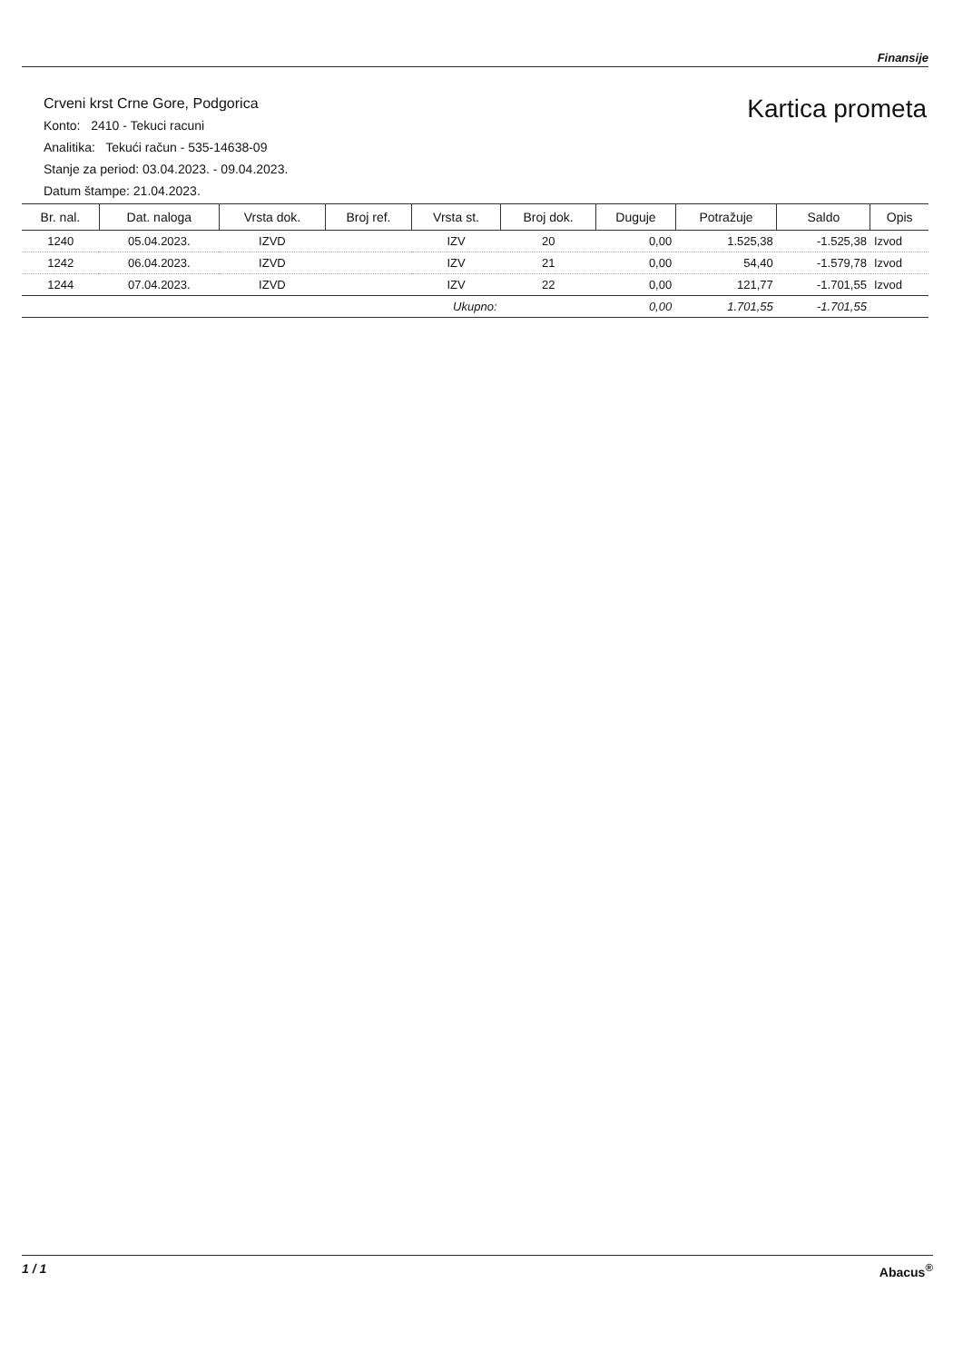Finansije
Crveni krst Crne Gore, Podgorica
Konto: 2410 - Tekuci racuni
Analitika: Tekući račun - 535-14638-09
Stanje za period: 03.04.2023. - 09.04.2023.
Datum štampe: 21.04.2023.
Kartica prometa
| Br. nal. | Dat. naloga | Vrsta dok. | Broj ref. | Vrsta st. | Broj dok. | Duguje | Potražuje | Saldo | Opis |
| --- | --- | --- | --- | --- | --- | --- | --- | --- | --- |
| 1240 | 05.04.2023. | IZVD | | IZV | 20 | 0,00 | 1.525,38 | -1.525,38 | Izvod |
| 1242 | 06.04.2023. | IZVD | | IZV | 21 | 0,00 | 54,40 | -1.579,78 | Izvod |
| 1244 | 07.04.2023. | IZVD | | IZV | 22 | 0,00 | 121,77 | -1.701,55 | Izvod |
| Ukupno: | | | | | | 0,00 | 1.701,55 | -1.701,55 | |
1 / 1 Abacus<sup>®</sup>